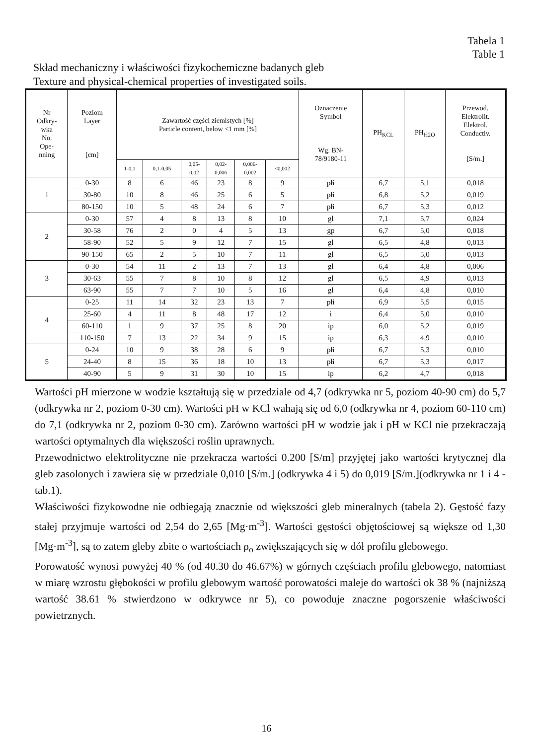Tabela 1
Table 1
Skład mechaniczny i właściwości fizykochemiczne badanych gleb
Texture and physical-chemical properties of investigated soils.
| Nr Odkry- wka No. Ope- nning | Poziom Layer [cm] | Zawartość części ziemistych [%] Particle content, below <1 mm [%] | | | | | | Oznaczenie Symbol Wg. BN- 78/9180-11 | PH<sub>KCL</sub> | PH<sub>H2O</sub> | Przewod. Elektrolit. Elektrol. Conductiv. [S/m.] |
| --- | --- | --- | --- | --- | --- | --- | --- | --- | --- | --- | --- |
| | | 1-0,1 | 0,1-0,05 | 0,05- 0,02 | 0,02- 0,006 | 0,006- 0,002 | <0,002 | | | | |
| 1 | 0-30 | 8 | 6 | 46 | 23 | 8 | 9 | płi | 6,7 | 5,1 | 0,018 |
| | 30-80 | 10 | 8 | 46 | 25 | 6 | 5 | płi | 6,8 | 5,2 | 0,019 |
| | 80-150 | 10 | 5 | 48 | 24 | 6 | 7 | płi | 6,7 | 5,3 | 0,012 |
| 2 | 0-30 | 57 | 4 | 8 | 13 | 8 | 10 | gl | 7,1 | 5,7 | 0,024 |
| | 30-58 | 76 | 2 | 0 | 4 | 5 | 13 | gp | 6,7 | 5,0 | 0,018 |
| | 58-90 | 52 | 5 | 9 | 12 | 7 | 15 | gl | 6,5 | 4,8 | 0,013 |
| | 90-150 | 65 | 2 | 5 | 10 | 7 | 11 | gl | 6,5 | 5,0 | 0,013 |
| 3 | 0-30 | 54 | 11 | 2 | 13 | 7 | 13 | gl | 6,4 | 4,8 | 0,006 |
| | 30-63 | 55 | 7 | 8 | 10 | 8 | 12 | gl | 6,5 | 4,9 | 0,013 |
| | 63-90 | 55 | 7 | 7 | 10 | 5 | 16 | gl | 6,4 | 4,8 | 0,010 |
| 4 | 0-25 | 11 | 14 | 32 | 23 | 13 | 7 | płi | 6,9 | 5,5 | 0,015 |
| | 25-60 | 4 | 11 | 8 | 48 | 17 | 12 | i | 6,4 | 5,0 | 0,010 |
| | 60-110 | 1 | 9 | 37 | 25 | 8 | 20 | ip | 6,0 | 5,2 | 0,019 |
| | 110-150 | 7 | 13 | 22 | 34 | 9 | 15 | ip | 6,3 | 4,9 | 0,010 |
| 5 | 0-24 | 10 | 9 | 38 | 28 | 6 | 9 | płi | 6,7 | 5,3 | 0,010 |
| | 24-40 | 8 | 15 | 36 | 18 | 10 | 13 | płi | 6,7 | 5,3 | 0,017 |
| | 40-90 | 5 | 9 | 31 | 30 | 10 | 15 | ip | 6,2 | 4,7 | 0,018 |
Wartości pH mierzone w wodzie kształtują się w przedziale od 4,7 (odkrywka nr 5, poziom 40-90 cm) do 5,7 (odkrywka nr 2, poziom 0-30 cm). Wartości pH w KCl wahają się od 6,0 (odkrywka nr 4, poziom 60-110 cm) do 7,1 (odkrywka nr 2, poziom 0-30 cm). Zarówno wartości pH w wodzie jak i pH w KCl nie przekraczają wartości optymalnych dla większości roślin uprawnych.
Przewodnictwo elektrolityczne nie przekracza wartości 0.200 [S/m] przyjętej jako wartości krytycznej dla gleb zasolonych i zawiera się w przedziale 0,010 [S/m.] (odkrywka 4 i 5) do 0,019 [S/m.](odkrywka nr 1 i 4 - tab.1).
Właściwości fizykowodne nie odbiegają znacznie od większości gleb mineralnych (tabela 2). Gęstość fazy stałej przyjmuje wartości od 2,54 do 2,65 [Mg·m<sup>-3</sup>]. Wartości gęstości objętościowej są większe od 1,30 [Mg·m<sup>-3</sup>], są to zatem gleby zbite o wartościach ρ<sub>o</sub> zwiększających się w dół profilu glebowego.
Porowatość wynosi powyżej 40 % (od 40.30 do 46.67%) w górnych częściach profilu glebowego, natomiast w miarę wzrostu głębokości w profilu glebowym wartość porowatości maleje do wartości ok 38 % (najniższą wartość 38.61 % stwierdzono w odkrywce nr 5), co powoduje znaczne pogorszenie właściwości powietrznych.
16